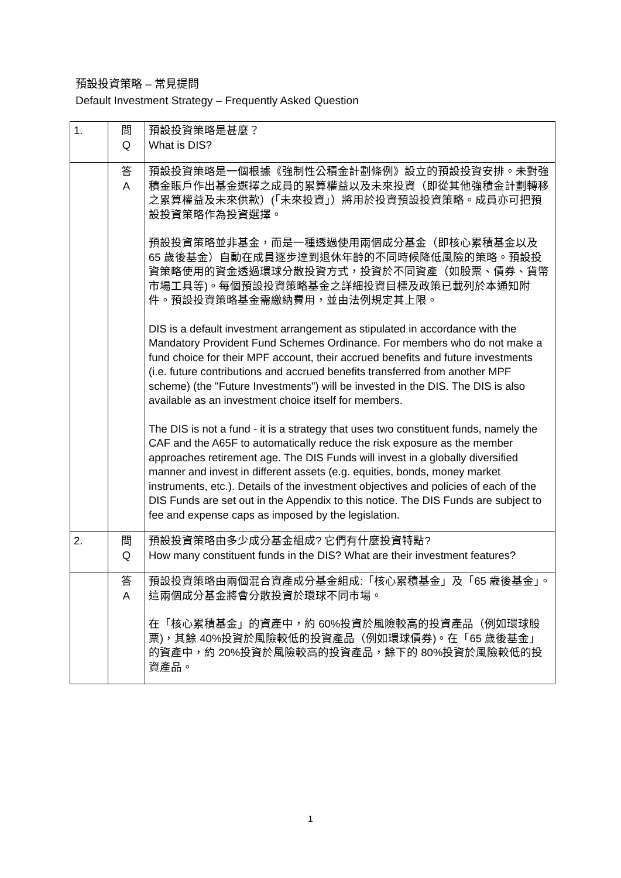預設投資策略 – 常見提問
Default Investment Strategy – Frequently Asked Question
| 1. | 問 Q | 預設投資策略是甚麼？ What is DIS? |
| | 答 A | 預設投資策略是一個根據《強制性公積金計劃條例》設立的預設投資安排。未對強積金賬戶作出基金選擇之成員的累算權益以及未來投資（即從其他強積金計劃轉移之累算權益及未來供款）(「未來投資」）將用於投資預設投資策略。成員亦可把預設投資策略作為投資選擇。 預設投資策略並非基金，而是一種透過使用兩個成分基金（即核心累積基金以及 65 歲後基金）自動在成員逐步達到退休年齡的不同時候降低風險的策略。預設投資策略使用的資金透過環球分散投資方式，投資於不同資產（如股票、債券、貨幣市場工具等)。每個預設投資策略基金之詳細投資目標及政策已載列於本通知附件。預設投資策略基金需繳納費用，並由法例規定其上限。 DIS is a default investment arrangement as stipulated in accordance with the Mandatory Provident Fund Schemes Ordinance. For members who do not make a fund choice for their MPF account, their accrued benefits and future investments (i.e. future contributions and accrued benefits transferred from another MPF scheme) (the "Future Investments") will be invested in the DIS. The DIS is also available as an investment choice itself for members. The DIS is not a fund - it is a strategy that uses two constituent funds, namely the CAF and the A65F to automatically reduce the risk exposure as the member approaches retirement age. The DIS Funds will invest in a globally diversified manner and invest in different assets (e.g. equities, bonds, money market instruments, etc.). Details of the investment objectives and policies of each of the DIS Funds are set out in the Appendix to this notice. The DIS Funds are subject to fee and expense caps as imposed by the legislation. |
| 2. | 問 Q | 預設投資策略由多少成分基金組成? 它們有什麼投資特點? How many constituent funds in the DIS? What are their investment features? |
| | 答 A | 預設投資策略由兩個混合資產成分基金組成:「核心累積基金」及「65 歲後基金」。這兩個成分基金將會分散投資於環球不同市場。 在「核心累積基金」的資產中，約 60%投資於風險較高的投資產品（例如環球股票)，其餘 40%投資於風險較低的投資產品（例如環球債券)。在「65 歲後基金」的資產中，約 20%投資於風險較高的投資產品，餘下的 80%投資於風險較低的投資產品。 |
1